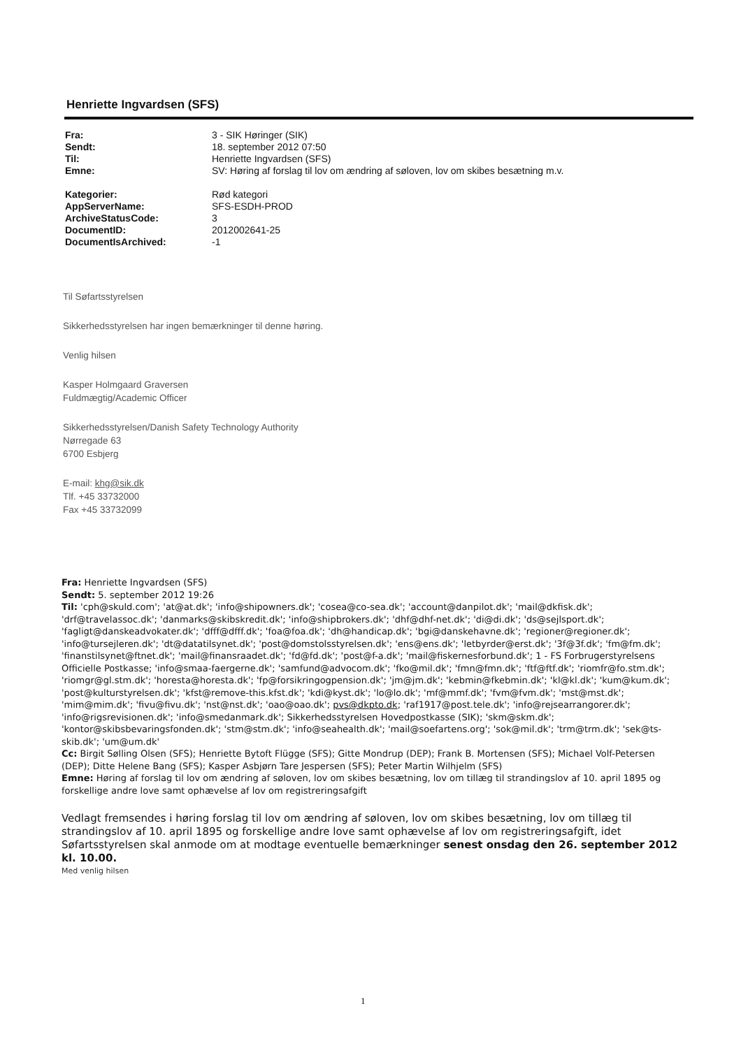Henriette Ingvardsen (SFS)
| Fra: | 3 - SIK Høringer (SIK) |
| Sendt: | 18. september 2012 07:50 |
| Til: | Henriette Ingvardsen (SFS) |
| Emne: | SV: Høring af forslag til lov om ændring af søloven, lov om skibes besætning m.v. |
| Kategorier: | Rød kategori |
| AppServerName: | SFS-ESDH-PROD |
| ArchiveStatusCode: | 3 |
| DocumentID: | 2012002641-25 |
| DocumentIsArchived: | -1 |
Til Søfartsstyrelsen
Sikkerhedsstyrelsen har ingen bemærkninger til denne høring.
Venlig hilsen
Kasper Holmgaard Graversen
Fuldmægtig/Academic Officer
Sikkerhedsstyrelsen/Danish Safety Technology Authority
Nørregade 63
6700 Esbjerg
E-mail: khg@sik.dk
Tlf. +45 33732000
Fax +45 33732099
Fra: Henriette Ingvardsen (SFS)
Sendt: 5. september 2012 19:26
Til: 'cph@skuld.com'; 'at@at.dk'; 'info@shipowners.dk'; 'cosea@co-sea.dk'; 'account@danpilot.dk'; 'mail@dkfisk.dk'; 'drf@travelassoc.dk'; 'danmarks@skibskredit.dk'; 'info@shipbrokers.dk'; 'dhf@dhf-net.dk'; 'di@di.dk'; 'ds@sejlsport.dk'; 'fagligt@danskeadvokater.dk'; 'dfff@dfff.dk'; 'foa@foa.dk'; 'dh@handicap.dk'; 'bgi@danskehavne.dk'; 'regioner@regioner.dk'; 'info@tursejleren.dk'; 'dt@datatilsynet.dk'; 'post@domstolsstyrelsen.dk'; 'ens@ens.dk'; 'letbyrder@erst.dk'; '3f@3f.dk'; 'fm@fm.dk'; 'finanstilsynet@ftnet.dk'; 'mail@finansraadet.dk'; 'fd@fd.dk'; 'post@f-a.dk'; 'mail@fiskernesforbund.dk'; 1 - FS Forbrugerstyrelsens Officielle Postkasse; 'info@smaa-faergerne.dk'; 'samfund@advocom.dk'; 'fko@mil.dk'; 'fmn@fmn.dk'; 'ftf@ftf.dk'; 'riomfr@fo.stm.dk'; 'riomgr@gl.stm.dk'; 'horesta@horesta.dk'; 'fp@forsikringogpension.dk'; 'jm@jm.dk'; 'kebmin@fkebmin.dk'; 'kl@kl.dk'; 'kum@kum.dk'; 'post@kulturstyrelsen.dk'; 'kfst@remove-this.kfst.dk'; 'kdi@kyst.dk'; 'lo@lo.dk'; 'mf@mmf.dk'; 'fvm@fvm.dk'; 'mst@mst.dk'; 'mim@mim.dk'; 'fivu@fivu.dk'; 'nst@nst.dk'; 'oao@oao.dk'; pvs@dkpto.dk; 'raf1917@post.tele.dk'; 'info@rejsearrangorer.dk'; 'info@rigsrevisionen.dk'; 'info@smedanmark.dk'; Sikkerhedsstyrelsen Hovedpostkasse (SIK); 'skm@skm.dk'; 'kontor@skibsbevaringsfonden.dk'; 'stm@stm.dk'; 'info@seahealth.dk'; 'mail@soefartens.org'; 'sok@mil.dk'; 'trm@trm.dk'; 'sek@ts-skib.dk'; 'um@um.dk'
Cc: Birgit Sølling Olsen (SFS); Henriette Bytoft Flügge (SFS); Gitte Mondrup (DEP); Frank B. Mortensen (SFS); Michael Volf-Petersen (DEP); Ditte Helene Bang (SFS); Kasper Asbjørn Tare Jespersen (SFS); Peter Martin Wilhjelm (SFS)
Emne: Høring af forslag til lov om ændring af søloven, lov om skibes besætning, lov om tillæg til strandingslov af 10. april 1895 og forskellige andre love samt ophævelse af lov om registreringsafgift
Vedlagt fremsendes i høring forslag til lov om ændring af søloven, lov om skibes besætning, lov om tillæg til strandingslov af 10. april 1895 og forskellige andre love samt ophævelse af lov om registreringsafgift, idet Søfartsstyrelsen skal anmode om at modtage eventuelle bemærkninger senest onsdag den 26. september 2012 kl. 10.00.
Med venlig hilsen
1